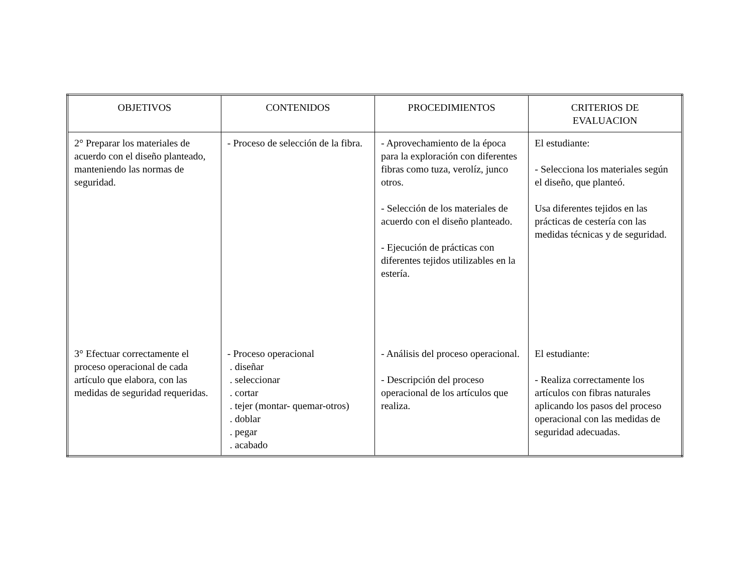| OBJETIVOS | CONTENIDOS | PROCEDIMIENTOS | CRITERIOS DE EVALUACION |
| --- | --- | --- | --- |
| 2° Preparar los materiales de acuerdo con el diseño planteado, manteniendo las normas de seguridad. 3° Efectuar correctamente el proceso operacional de cada artículo que elabora, con las medidas de seguridad requeridas. | - Proceso de selección de la fibra. - Proceso operacional . diseñar . seleccionar . cortar . tejer (montar- quemar-otros) . doblar . pegar . acabado | - Aprovechamiento de la época para la exploración con diferentes fibras como tuza, verolíz, junco otros. - Selección de los materiales de acuerdo con el diseño planteado. - Ejecución de prácticas con diferentes tejidos utilizables en la estería. - Análisis del proceso operacional. - Descripción del proceso operacional de los artículos que realiza. | El estudiante: - Selecciona los materiales según el diseño, que planteó. Usa diferentes tejidos en las prácticas de cestería con las medidas técnicas y de seguridad. El estudiante: - Realiza correctamente los artículos con fibras naturales aplicando los pasos del proceso operacional con las medidas de seguridad adecuadas. |